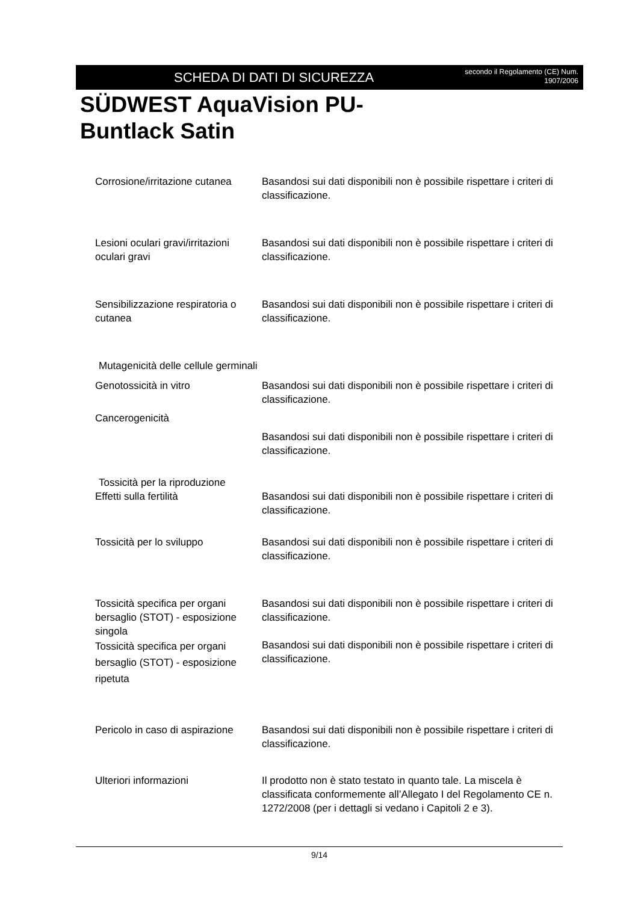SCHEDA DI DATI DI SICUREZZA
secondo il Regolamento (CE) Num.
1907/2006
SÜDWEST AquaVision PU-Buntlack Satin
Corrosione/irritazione cutanea
Basandosi sui dati disponibili non è possibile rispettare i criteri di classificazione.
Lesioni oculari gravi/irritazioni oculari gravi
Basandosi sui dati disponibili non è possibile rispettare i criteri di classificazione.
Sensibilizzazione respiratoria o cutanea
Basandosi sui dati disponibili non è possibile rispettare i criteri di classificazione.
Mutagenicità delle cellule germinali
Genotossicità in vitro Basandosi sui dati disponibili non è possibile rispettare i criteri di classificazione.
Cancerogenicità
Basandosi sui dati disponibili non è possibile rispettare i criteri di classificazione.
Tossicità per la riproduzione
Effetti sulla fertilità Basandosi sui dati disponibili non è possibile rispettare i criteri di classificazione.
Tossicità per lo sviluppo Basandosi sui dati disponibili non è possibile rispettare i criteri di classificazione.
Tossicità specifica per organi bersaglio (STOT) - esposizione singola
Basandosi sui dati disponibili non è possibile rispettare i criteri di classificazione.
Tossicità specifica per organi bersaglio (STOT) - esposizione ripetuta
Basandosi sui dati disponibili non è possibile rispettare i criteri di classificazione.
Pericolo in caso di aspirazione
Basandosi sui dati disponibili non è possibile rispettare i criteri di classificazione.
Ulteriori informazioni Il prodotto non è stato testato in quanto tale. La miscela è classificata conformemente all’Allegato I del Regolamento CE n. 1272/2008 (per i dettagli si vedano i Capitoli 2 e 3).
9/14